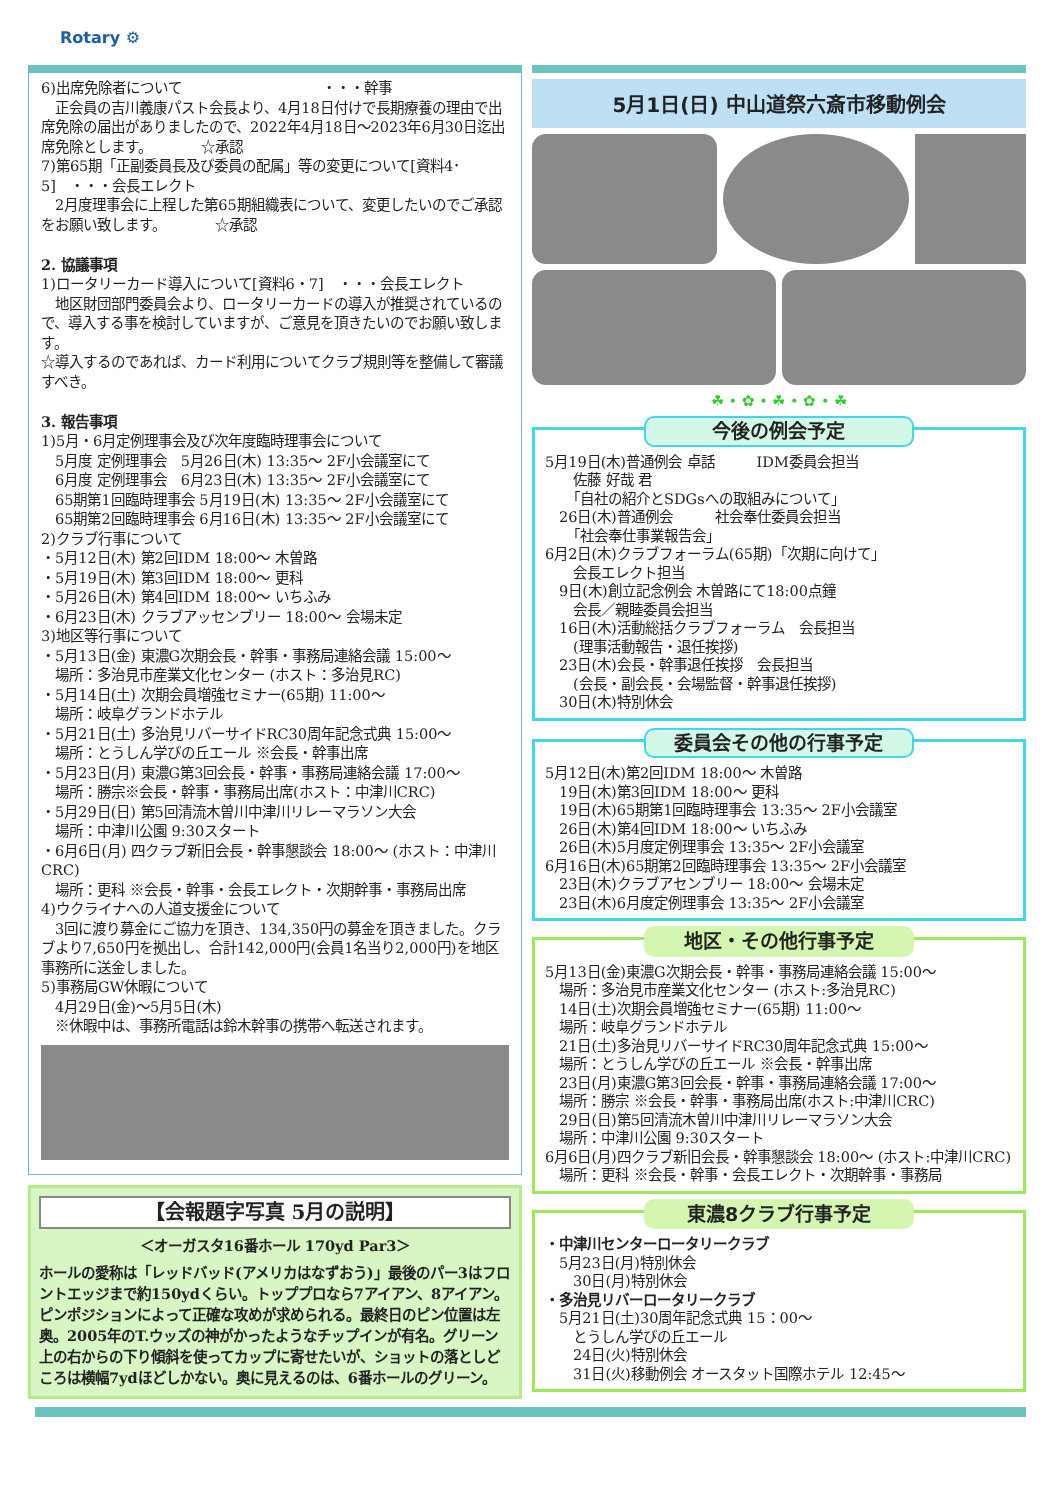Rotary ⚙
6)出席免除者について　　　　　　　　　　・・・幹事
　正会員の吉川義康パスト会長より、4月18日付けで長期療養の理由で出席免除の届出がありましたので、2022年4月18日～2023年6月30日迄出席免除とします。　　　　☆承認
7)第65期「正副委員長及び委員の配属」等の変更について[資料4･5]　・・・会長エレクト
　2月度理事会に上程した第65期組織表について、変更したいのでご承認をお願い致します。　　　　☆承認
2. 協議事項
1)ロータリーカード導入について[資料6・7]　・・・会長エレクト
　地区財団部門委員会より、ロータリーカードの導入が推奨されているので、導入する事を検討していますが、ご意見を頂きたいのでお願い致します。
☆導入するのであれば、カード利用についてクラブ規則等を整備して審議すべき。
3. 報告事項
1)5月・6月定例理事会及び次年度臨時理事会について
　5月度 定例理事会　5月26日(木) 13:35～ 2F小会議室にて
　6月度 定例理事会　6月23日(木) 13:35～ 2F小会議室にて
　65期第1回臨時理事会 5月19日(木) 13:35～ 2F小会議室にて
　65期第2回臨時理事会 6月16日(木) 13:35～ 2F小会議室にて
2)クラブ行事について
・5月12日(木) 第2回IDM 18:00～ 木曽路
・5月19日(木) 第3回IDM 18:00～ 更科
・5月26日(木) 第4回IDM 18:00～ いちふみ
・6月23日(木) クラブアッセンブリー 18:00～ 会場未定
3)地区等行事について
・5月13日(金) 東濃G次期会長・幹事・事務局連絡会議 15:00～
　場所：多治見市産業文化センター (ホスト：多治見RC)
・5月14日(土) 次期会員増強セミナー(65期) 11:00～
　場所：岐阜グランドホテル
・5月21日(土) 多治見リバーサイドRC30周年記念式典 15:00～
　場所：とうしん学びの丘エール ※会長・幹事出席
・5月23日(月) 東濃G第3回会長・幹事・事務局連絡会議 17:00～
　場所：勝宗※会長・幹事・事務局出席(ホスト：中津川CRC)
・5月29日(日) 第5回清流木曽川中津川リレーマラソン大会
　場所：中津川公園 9:30スタート
・6月6日(月) 四クラブ新旧会長・幹事懇談会 18:00～ (ホスト：中津川CRC)
　場所：更科 ※会長・幹事・会長エレクト・次期幹事・事務局出席
4)ウクライナへの人道支援金について
　3回に渡り募金にご協力を頂き、134,350円の募金を頂きました。クラブより7,650円を拠出し、合計142,000円(会員1名当り2,000円)を地区事務所に送金しました。
5)事務局GW休暇について
　4月29日(金)～5月5日(木)
　※休暇中は、事務所電話は鈴木幹事の携帯へ転送されます。
【会報題字写真 5月の説明】
＜オーガスタ16番ホール 170yd Par3＞
ホールの愛称は「レッドバッド(アメリカはなずおう)」最後のパー3はフロントエッジまで約150ydくらい。トッププロなら7アイアン、8アイアン。ピンポジションによって正確な攻めが求められる。最終日のピン位置は左奥。2005年のT.ウッズの神がかったようなチップインが有名。グリーン上の右からの下り傾斜を使ってカップに寄せたいが、ショットの落としどころは横幅7ydほどしかない。奥に見えるのは、6番ホールのグリーン。
5月1日(日) 中山道祭六斎市移動例会
☘ • ✿ • ☘ • ✿ • ☘
今後の例会予定
5月19日(木)普通例会 卓話　　　IDM委員会担当
　　佐藤 好哉 君
　　「自社の紹介とSDGsへの取組みについて」
　26日(木)普通例会　　　社会奉仕委員会担当
　　「社会奉仕事業報告会」
6月2日(木)クラブフォーラム(65期)「次期に向けて」
　　会長エレクト担当
　9日(木)創立記念例会 木曽路にて18:00点鐘
　　会長／親睦委員会担当
　16日(木)活動総括クラブフォーラム　会長担当
　　(理事活動報告・退任挨拶)
　23日(木)会長・幹事退任挨拶　会長担当
　　(会長・副会長・会場監督・幹事退任挨拶)
　30日(木)特別休会
委員会その他の行事予定
5月12日(木)第2回IDM 18:00～ 木曽路
　19日(木)第3回IDM 18:00～ 更科
　19日(木)65期第1回臨時理事会 13:35～ 2F小会議室
　26日(木)第4回IDM 18:00～ いちふみ
　26日(木)5月度定例理事会 13:35～ 2F小会議室
6月16日(木)65期第2回臨時理事会 13:35～ 2F小会議室
　23日(木)クラブアセンブリー 18:00～ 会場未定
　23日(木)6月度定例理事会 13:35～ 2F小会議室
地区・その他行事予定
5月13日(金)東濃G次期会長・幹事・事務局連絡会議 15:00～
　場所：多治見市産業文化センター (ホスト:多治見RC)
　14日(土)次期会員増強セミナー(65期) 11:00～
　場所：岐阜グランドホテル
　21日(土)多治見リバーサイドRC30周年記念式典 15:00～
　場所：とうしん学びの丘エール ※会長・幹事出席
　23日(月)東濃G第3回会長・幹事・事務局連絡会議 17:00～
　場所：勝宗 ※会長・幹事・事務局出席(ホスト:中津川CRC)
　29日(日)第5回清流木曽川中津川リレーマラソン大会
　場所：中津川公園 9:30スタート
6月6日(月)四クラブ新旧会長・幹事懇談会 18:00～ (ホスト:中津川CRC)
　場所：更科 ※会長・幹事・会長エレクト・次期幹事・事務局
東濃8クラブ行事予定
・中津川センターロータリークラブ
　5月23日(月)特別休会
　　30日(月)特別休会
・多治見リバーロータリークラブ
　5月21日(土)30周年記念式典 15：00～
　　とうしん学びの丘エール
　　24日(火)特別休会
　　31日(火)移動例会 オースタット国際ホテル 12:45～